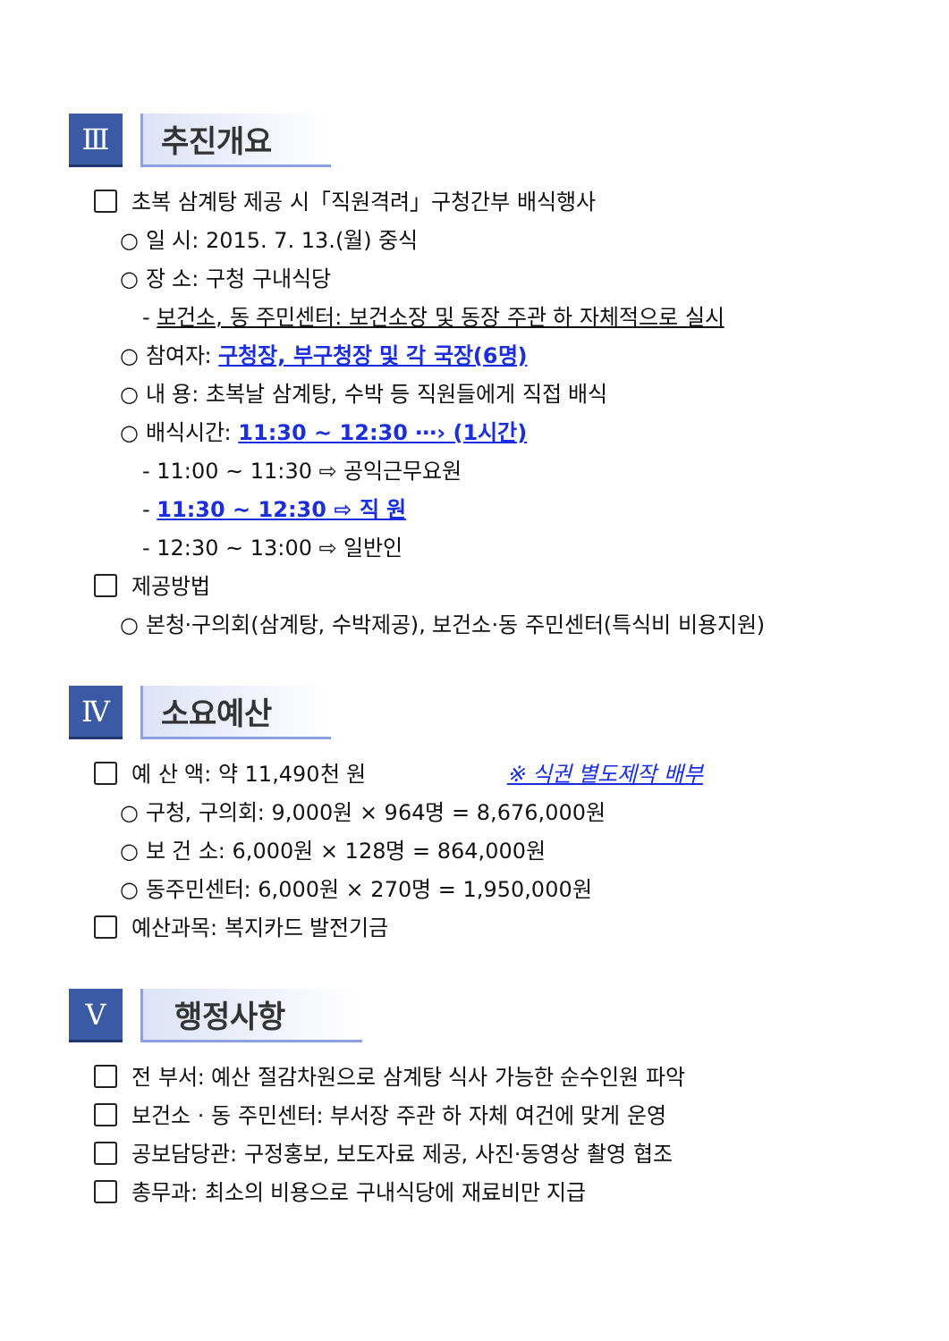Ⅲ 추진개요
초복 삼계탕 제공 시「직원격려」구청간부 배식행사
○ 일 시: 2015. 7. 13.(월) 중식
○ 장 소: 구청 구내식당
- 보건소, 동 주민센터: 보건소장 및 동장 주관 하 자체적으로 실시
○ 참여자: 구청장, 부구청장 및 각 국장(6명)
○ 내 용: 초복날 삼계탕, 수박 등 직원들에게 직접 배식
○ 배식시간: 11:30 ~ 12:30 ⋯› (1시간)
- 11:00 ~ 11:30 ⇨ 공익근무요원
- 11:30 ~ 12:30 ⇨ 직 원
- 12:30 ~ 13:00 ⇨ 일반인
제공방법
○ 본청·구의회(삼계탕, 수박제공), 보건소·동 주민센터(특식비 비용지원)
Ⅳ 소요예산
예 산 액: 약 11,490천 원 ※ 식권 별도제작 배부
○ 구청, 구의회: 9,000원 × 964명 = 8,676,000원
○ 보 건 소: 6,000원 × 128명 = 864,000원
○ 동주민센터: 6,000원 × 270명 = 1,950,000원
예산과목: 복지카드 발전기금
Ⅴ 행정사항
전 부서: 예산 절감차원으로 삼계탕 식사 가능한 순수인원 파악
보건소 · 동 주민센터: 부서장 주관 하 자체 여건에 맞게 운영
공보담당관: 구정홍보, 보도자료 제공, 사진·동영상 촬영 협조
총무과: 최소의 비용으로 구내식당에 재료비만 지급